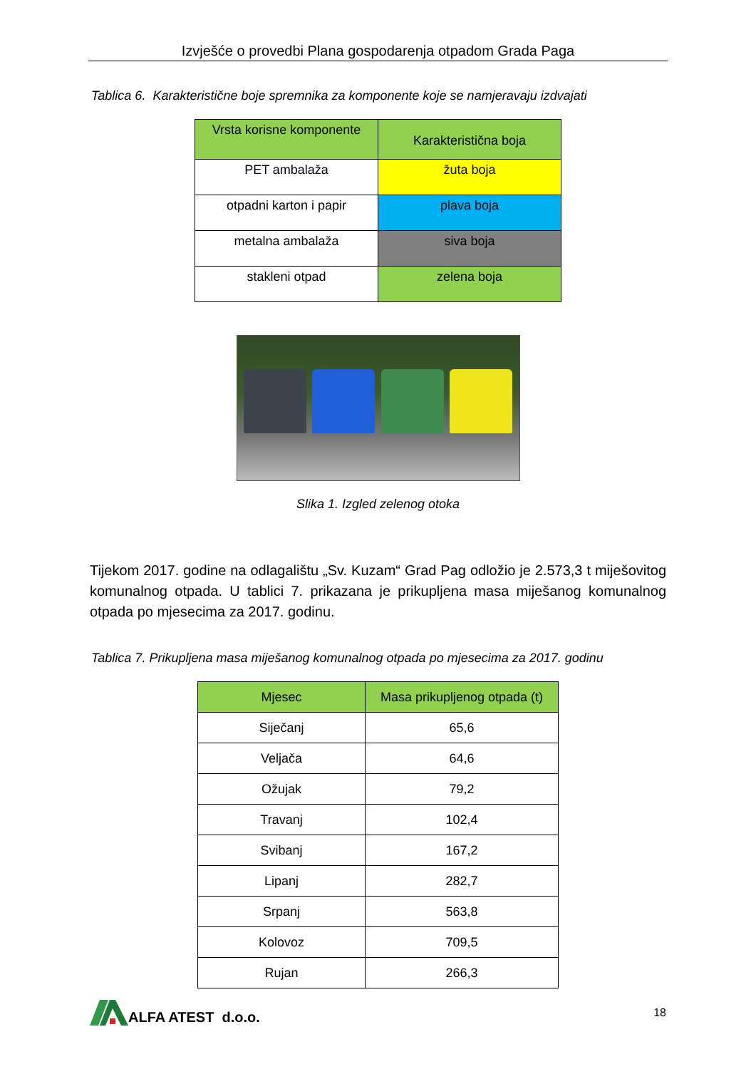Izvješće o provedbi Plana gospodarenja otpadom Grada Paga
Tablica 6. Karakteristične boje spremnika za komponente koje se namjeravaju izdvajati
| Vrsta korisne komponente | Karakteristična boja |
| --- | --- |
| PET ambalaža | žuta boja |
| otpadni karton i papir | plava boja |
| metalna ambalaža | siva boja |
| stakleni otpad | zelena boja |
Slika 1. Izgled zelenog otoka
Tijekom 2017. godine na odlagalištu „Sv. Kuzam“ Grad Pag odložio je 2.573,3 t miješovitog komunalnog otpada. U tablici 7. prikazana je prikupljena masa miješanog komunalnog otpada po mjesecima za 2017. godinu.
Tablica 7. Prikupljena masa miješanog komunalnog otpada po mjesecima za 2017. godinu
| Mjesec | Masa prikupljenog otpada (t) |
| --- | --- |
| Siječanj | 65,6 |
| Veljača | 64,6 |
| Ožujak | 79,2 |
| Travanj | 102,4 |
| Svibanj | 167,2 |
| Lipanj | 282,7 |
| Srpanj | 563,8 |
| Kolovoz | 709,5 |
| Rujan | 266,3 |
ALFA ATEST d.o.o.
18